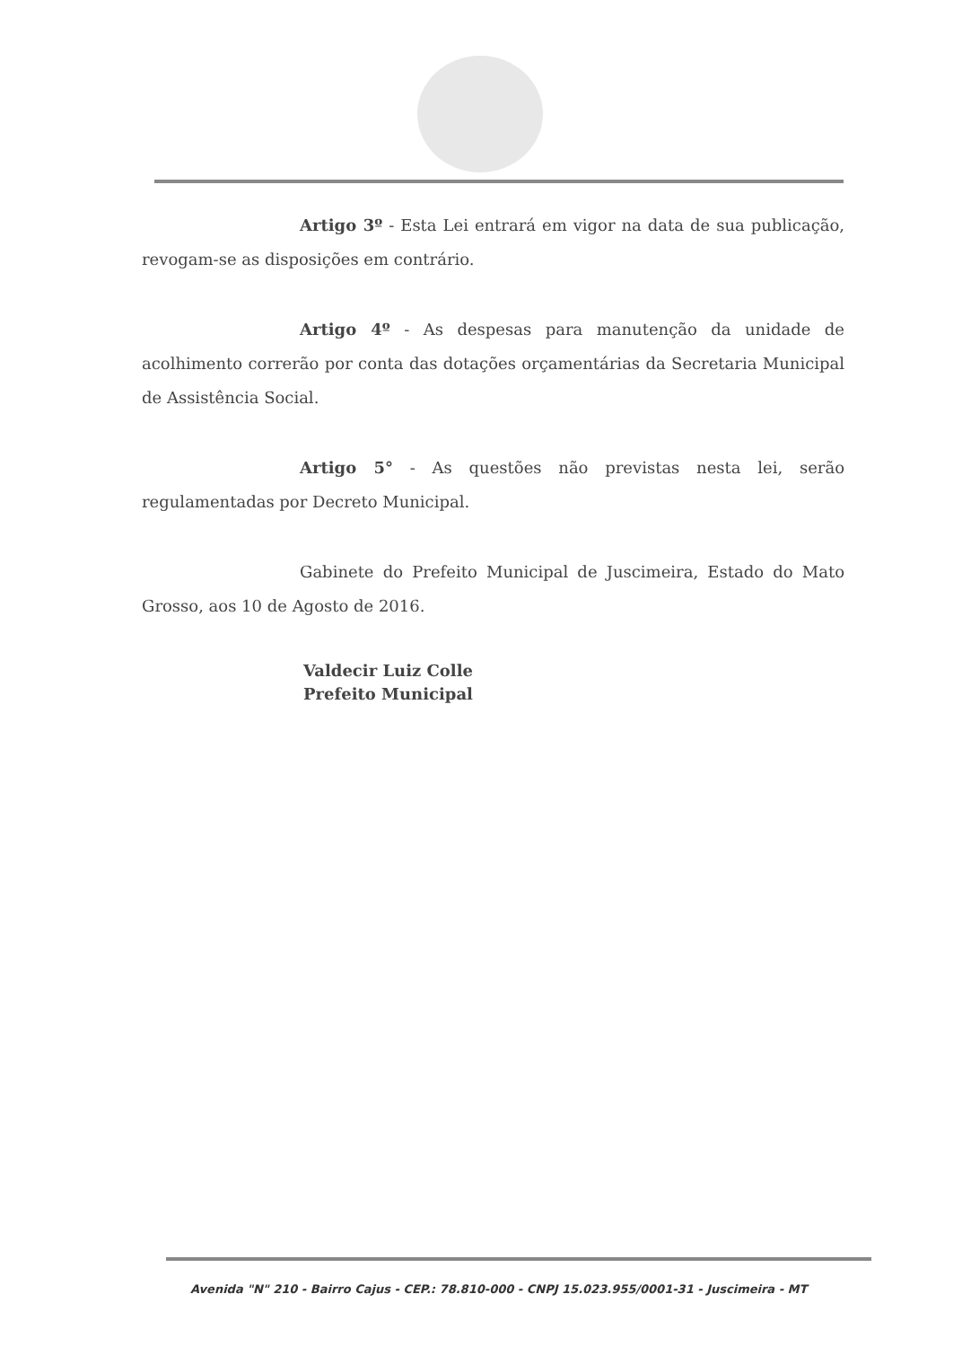Artigo 3º - Esta Lei entrará em vigor na data de sua publicação, revogam-se as disposições em contrário.
Artigo 4º - As despesas para manutenção da unidade de acolhimento correrão por conta das dotações orçamentárias da Secretaria Municipal de Assistência Social.
Artigo 5° - As questões não previstas nesta lei, serão regulamentadas por Decreto Municipal.
Gabinete do Prefeito Municipal de Juscimeira, Estado do Mato Grosso, aos 10 de Agosto de 2016.
Valdecir Luiz Colle
Prefeito Municipal
Avenida "N" 210 - Bairro Cajus - CEP.: 78.810-000 - CNPJ 15.023.955/0001-31 - Juscimeira - MT